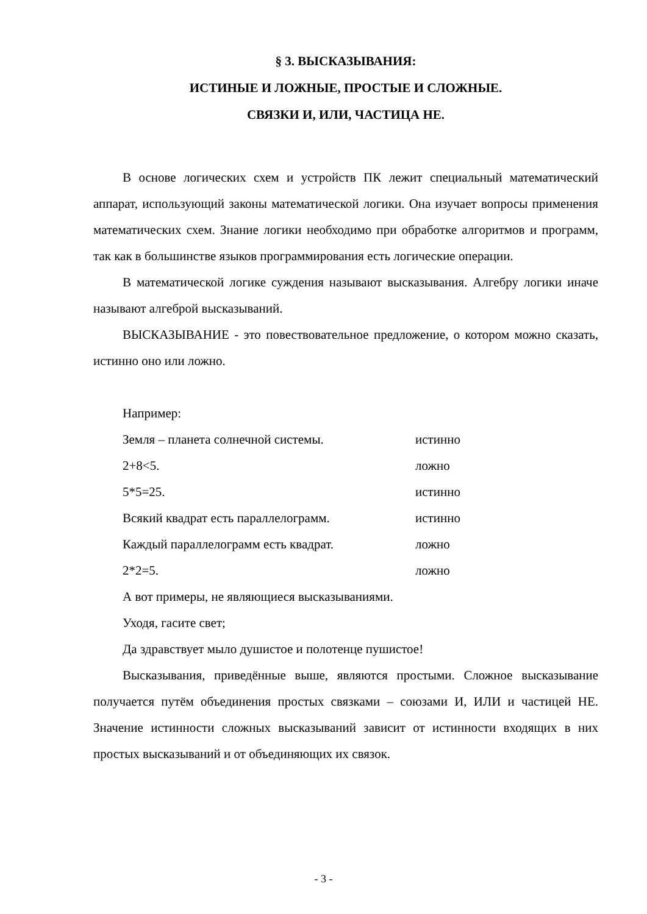§ 3. ВЫСКАЗЫВАНИЯ:
ИСТИНЫЕ И ЛОЖНЫЕ, ПРОСТЫЕ И СЛОЖНЫЕ.
СВЯЗКИ И, ИЛИ, ЧАСТИЦА НЕ.
В основе логических схем и устройств ПК лежит специальный математический аппарат, использующий законы математической логики. Она изучает вопросы применения математических схем. Знание логики необходимо при обработке алгоритмов и программ, так как в большинстве языков программирования есть логические операции.
В математической логике суждения называют высказывания. Алгебру логики иначе называют алгеброй высказываний.
ВЫСКАЗЫВАНИЕ - это повествовательное предложение, о котором можно сказать, истинно оно или ложно.
Например:
Земля – планета солнечной системы. истинно
2+8<5. ложно
5*5=25. истинно
Всякий квадрат есть параллелограмм. истинно
Каждый параллелограмм есть квадрат. ложно
2*2=5. ложно
А вот примеры, не являющиеся высказываниями.
Уходя, гасите свет;
Да здравствует мыло душистое и полотенце пушистое!
Высказывания, приведённые выше, являются простыми. Сложное высказывание получается путём объединения простых связками – союзами И, ИЛИ и частицей НЕ. Значение истинности сложных высказываний зависит от истинности входящих в них простых высказываний и от объединяющих их связок.
- 3 -